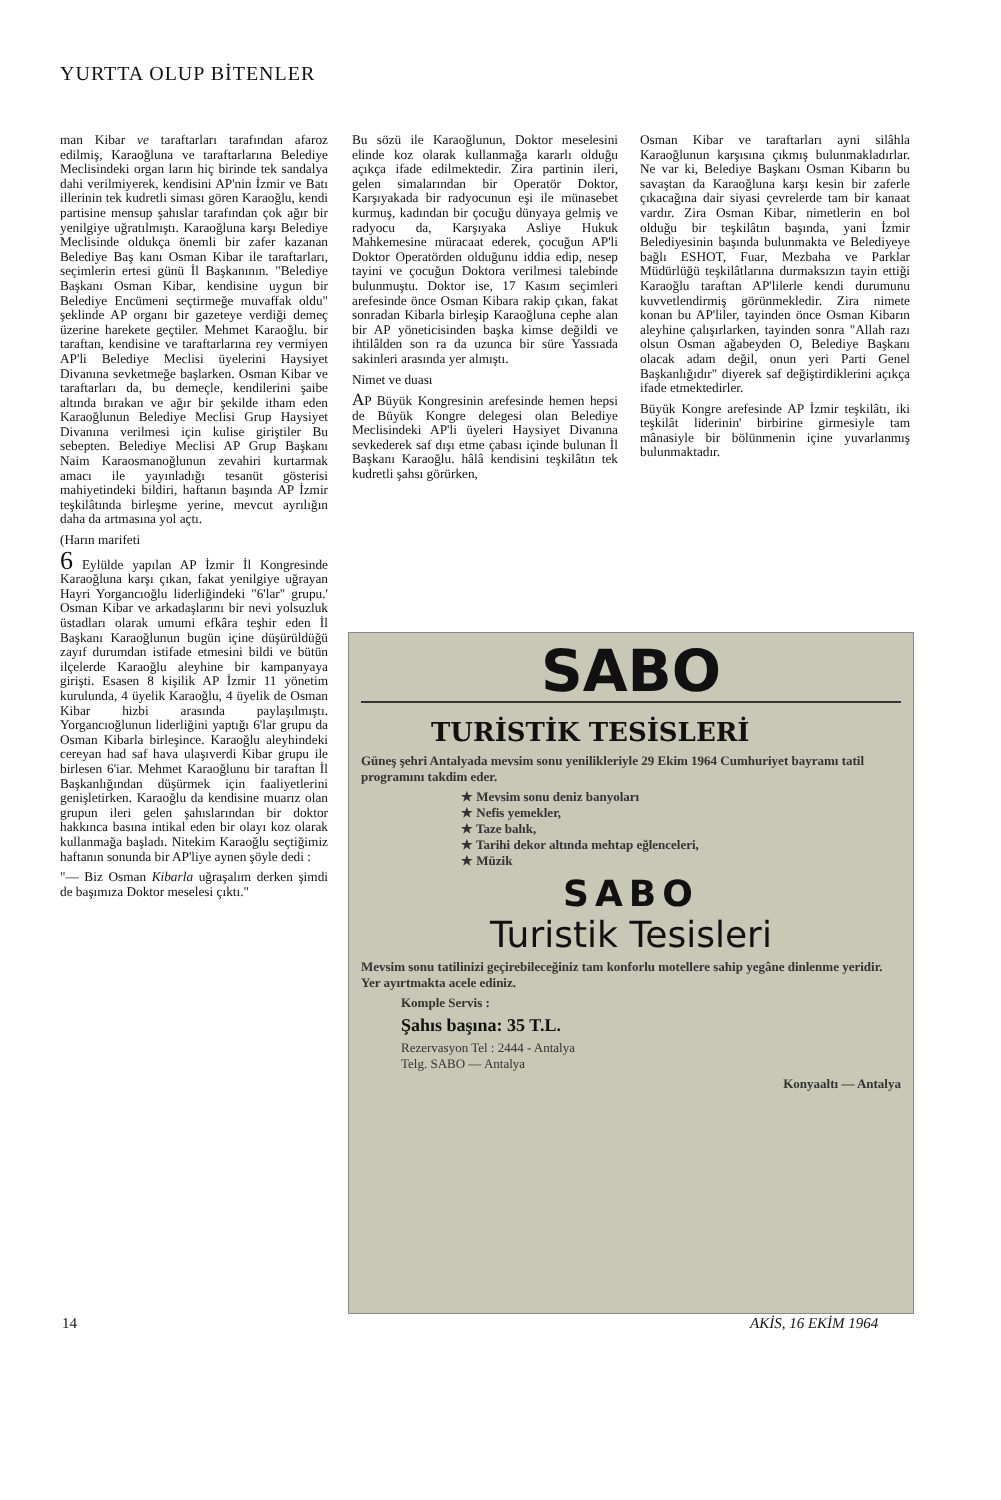YURTTA OLUP BİTENLER
man Kibar ve taraftarları tarafından afaroz edilmiş, Karaoğluna ve taraftarlarına Belediye Meclisindeki organ ların hiç birinde tek sandalya dahi verilmiyerek, kendisini AP'nin İzmir ve Batı illerinin tek kudretli siması gören Karaoğlu, kendi partisine mensup şahıslar tarafından çok ağır bir yenilgiye uğratılmıştı. Karaoğluna karşı Belediye Meclisinde oldukça önemli bir zafer kazanan Belediye Baş kanı Osman Kibar ile taraftarları, seçimlerin ertesi günü İl Başkanının. "Belediye Başkanı Osman Kibar, kendisine uygun bir Belediye Encümeni seçtirmeğe muvaffak oldu" şeklinde AP organı bir gazeteye verdiği demeç üzerine harekete geçtiler. Mehmet Karaoğlu. bir taraftan, kendisine ve taraftarlarına rey vermiyen AP'li Belediye Meclisi üyelerini Haysiyet Divanına sevketmeğe başlarken. Osman Kibar ve taraftarları da, bu demeçle, kendilerini şaibe altında bırakan ve ağır bir şekilde itham eden Karaoğlunun Belediye Meclisi Grup Haysiyet Divanına verilmesi için kulise giriştiler Bu sebepten. Belediye Meclisi AP Grup Başkanı Naim Karaosmanoğlunun zevahiri kurtarmak amacı ile yayınladığı tesanüt gösterisi mahiyetindeki bildiri, haftanın başında AP İzmir teşkilâtında birleşme yerine, mevcut ayrılığın daha da artmasına yol açtı.
(Harın marifeti
6 Eylülde yapılan AP İzmir İl Kongresinde Karaoğluna karşı çıkan, fakat yenilgiye uğrayan Hayri Yorgancıoğlu liderliğindeki "6'lar" grupu.' Osman Kibar ve arkadaşlarını bir nevi yolsuzluk üstadları olarak umumi efkâra teşhir eden İl Başkanı Karaoğlunun bugün içine düşürüldüğü zayıf durumdan istifade etmesini bildi ve bütün ilçelerde Karaoğlu aleyhine bir kampanyaya girişti. Esasen 8 kişilik AP İzmir 11 yönetim kurulunda, 4 üyelik Karaoğlu, 4 üyelik de Osman Kibar hizbi arasında paylaşılmıştı. Yorgancıoğlunun liderliğini yaptığı 6'lar grupu da Osman Kibarla birleşince. Karaoğlu aleyhindeki cereyan had saf hava ulaşıverdi Kibar grupu ile birlesen 6'iar. Mehmet Karaoğlunu bir taraftan İl Başkanlığından düşürmek için faaliyetlerini genişletirken. Karaoğlu da kendisine muarız olan grupun ileri gelen şahıslarından bir doktor hakkınca basına intikal eden bir olayı koz olarak kullanmağa başladı. Nitekim Karaoğlu seçtiğimiz haftanın sonunda bir AP'liye aynen şöyle dedi :
"— Biz Osman Kibarla uğraşalım derken şimdi de başımıza Doktor meselesi çıktı."
Bu sözü ile Karaoğlunun, Doktor meselesini elinde koz olarak kullanmağa kararlı olduğu açıkça ifade edilmektedir. Zira partinin ileri, gelen simalarından bir Operatör Doktor, Karşıyakada bir radyocunun eşi ile münasebet kurmuş, kadından bir çocuğu dünyaya gelmiş ve radyocu da, Karşıyaka Asliye Hukuk Mahkemesine müracaat ederek, çocuğun AP'li Doktor Operatörden olduğunu iddia edip, nesep tayini ve çocuğun Doktora verilmesi talebinde bulunmuştu. Doktor ise, 17 Kasım seçimleri arefesinde önce Osman Kibara rakip çıkan, fakat sonradan Kibarla birleşip Karaoğluna cephe alan bir AP yöneticisinden başka kimse değildi ve ihtilâlden son ra da uzunca bir süre Yassıada sakinleri arasında yer almıştı.
Nimet ve duası
AP Büyük Kongresinin arefesinde hemen hepsi de Büyük Kongre delegesi olan Belediye Meclisindeki AP'li üyeleri Haysiyet Divanına sevkederek saf dışı etme çabası içinde bulunan İl Başkanı Karaoğlu. hâlâ kendisini teşkilâtın tek kudretli şahsı görürken,
Osman Kibar ve taraftarları ayni silâhla Karaoğlunun karşısına çıkmış bulunmakladırlar. Ne var ki, Belediye Başkanı Osman Kibarın bu savaştan da Karaoğluna karşı kesin bir zaferle çıkacağına dair siyasi çevrelerde tam bir kanaat vardır. Zira Osman Kibar, nimetlerin en bol olduğu bir teşkilâtın başında, yani İzmir Belediyesinin başında bulunmakta ve Belediyeye bağlı ESHOT, Fuar, Mezbaha ve Parklar Müdürlüğü teşkilâtlarına durmaksızın tayin ettiği Karaoğlu taraftan AP'lilerle kendi durumunu kuvvetlendirmiş görünmekledir. Zira nimete konan bu AP'liler, tayinden önce Osman Kibarın aleyhine çalışırlarken, tayinden sonra "Allah razı olsun Osman ağabeyden O, Belediye Başkanı olacak adam değil, onun yeri Parti Genel Başkanlığıdır" diyerek saf değiştirdiklerini açıkça ifade etmektedirler.
Büyük Kongre arefesinde AP İzmir teşkilâtı, iki teşkilât liderinin' birbirine girmesiyle tam mânasiyle bir bölünmenin içine yuvarlanmış bulunmaktadır.
SABO
TURİSTİK TESİSLERİ
Güneş şehri Antalyada mevsim sonu yenilikleriyle 29 Ekim 1964 Cumhuriyet bayramı tatil programını takdim eder.
★ Mevsim sonu deniz banyoları
★ Nefis yemekler,
★ Taze balık,
★ Tarihi dekor altında mehtap eğlenceleri,
★ Müzik
SABO
Turistik Tesisleri
Mevsim sonu tatilinizi geçirebileceğiniz tam konforlu motellere sahip yegâne dinlenme yeridir. Yer ayırtmakta acele ediniz.
Komple Servis :
Şahıs başına: 35 T.L.
Rezervasyon Tel : 2444 - Antalya
Telg. SABO — Antalya
Konyaaltı — Antalya
14 AKİS, 16 EKİM 1964